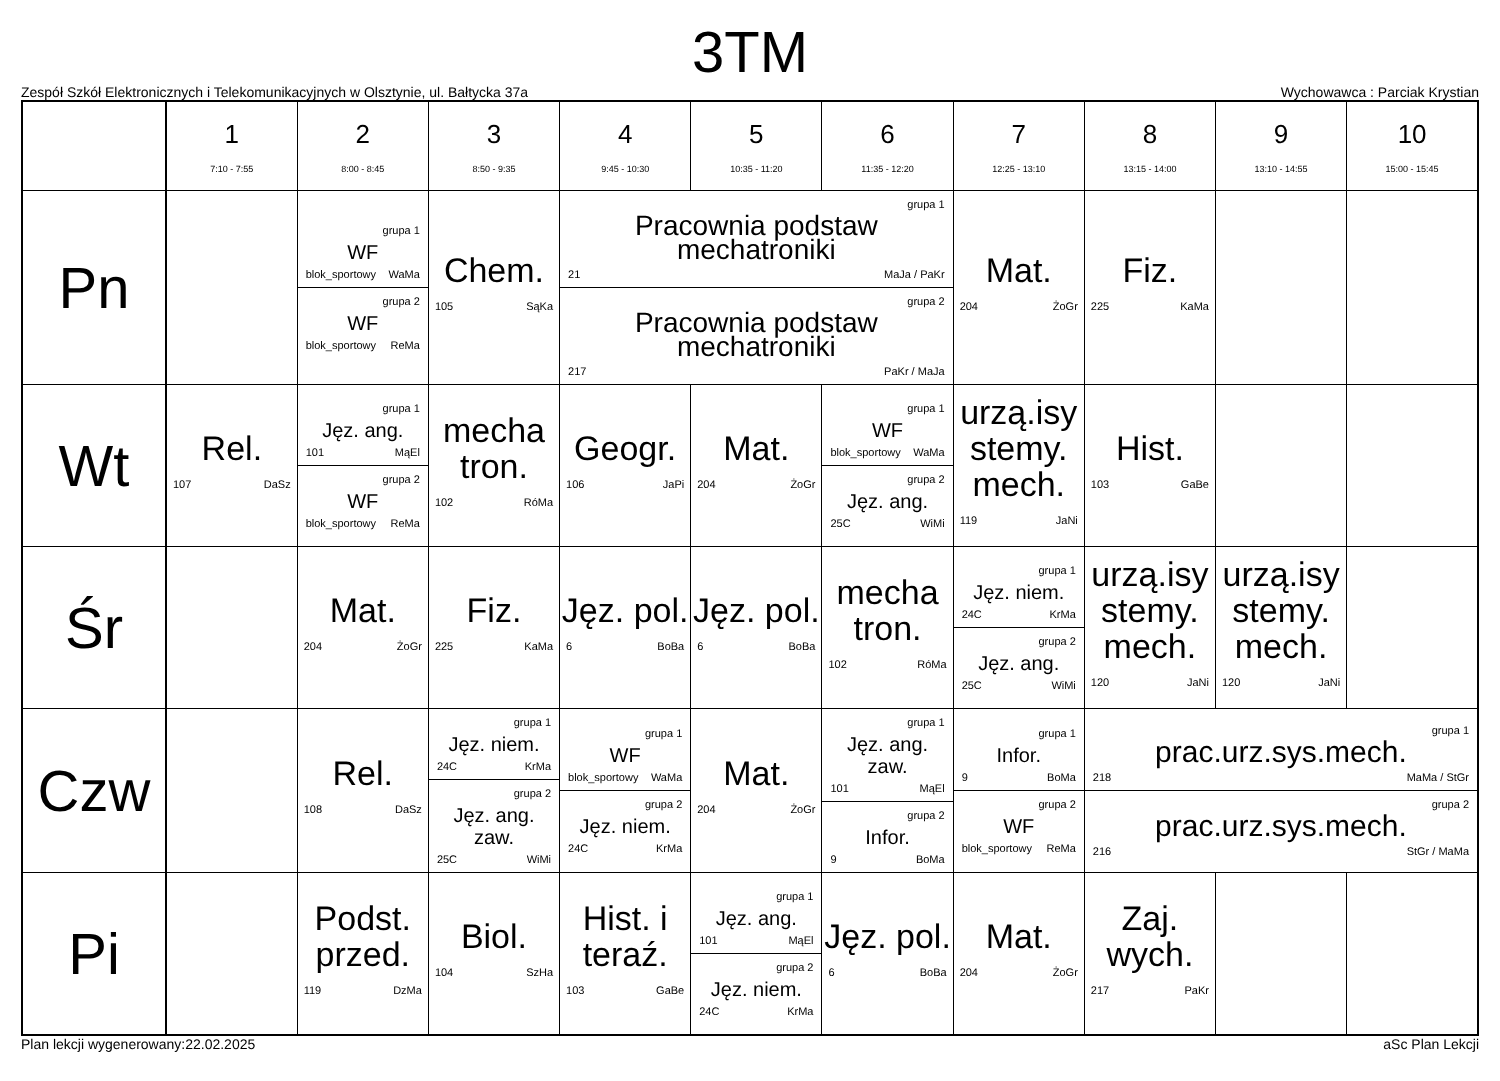3TM
Zespół Szkół Elektronicznych i Telekomunikacyjnych w Olsztynie, ul. Bałtycka 37a Wychowawca : Parciak Krystian
| | 1 7:10 - 7:55 | 2 8:00 - 8:45 | 3 8:50 - 9:35 | 4 9:45 - 10:30 | 5 10:35 - 11:20 | 6 11:35 - 12:20 | 7 12:25 - 13:10 | 8 13:15 - 14:00 | 9 13:10 - 14:55 | 10 15:00 - 15:45 |
| --- | --- | --- | --- | --- | --- | --- | --- | --- | --- | --- |
| Pn | | grupa 1 WF blok_sportowy WaMa grupa 2 WF blok_sportowy ReMa | Chem. 105 SąKa | grupa 1 Pracownia podstaw mechatroniki 21 MaJa / PaKr grupa 2 Pracownia podstaw mechatroniki 217 PaKr / MaJa | | | Mat. 204 ŻoGr | Fiz. 225 KaMa | | |
| Wt | Rel. 107 DaSz | grupa 1 Jęz. ang. 101 MąEl grupa 2 WF blok_sportowy ReMa | mecha tron. 102 RóMa | Geogr. 106 JaPi | Mat. 204 ŻoGr | grupa 1 WF blok_sportowy WaMa grupa 2 Jęz. ang. 25C WiMi | urzą.isy stemy. mech. 119 JaNi | Hist. 103 GaBe | | |
| Śr | | Mat. 204 ŻoGr | Fiz. 225 KaMa | Jęz. pol. 6 BoBa | Jęz. pol. 6 BoBa | mecha tron. 102 RóMa | grupa 1 Jęz. niem. 24C KrMa grupa 2 Jęz. ang. 25C WiMi | urzą.isy stemy. mech. 120 JaNi | urzą.isy stemy. mech. 120 JaNi | |
| Czw | | Rel. 108 DaSz | grupa 1 Jęz. niem. 24C KrMa grupa 2 Jęz. ang. zaw. 25C WiMi | grupa 1 WF blok_sportowy WaMa grupa 2 Jęz. niem. 24C KrMa | Mat. 204 ŻoGr | grupa 1 Jęz. ang. zaw. 101 MąEl grupa 2 Infor. 9 BoMa | grupa 1 Infor. 9 BoMa grupa 2 WF blok_sportowy ReMa | grupa 1 prac.urz.sys.mech. 218 MaMa / StGr grupa 2 prac.urz.sys.mech. 216 StGr / MaMa | | |
| Pi | | Podst. przed. 119 DzMa | Biol. 104 SzHa | Hist. i teraź. 103 GaBe | grupa 1 Jęz. ang. 101 MąEl grupa 2 Jęz. niem. 24C KrMa | Jęz. pol. 6 BoBa | Mat. 204 ŻoGr | Zaj. wych. 217 PaKr | | |
Plan lekcji wygenerowany:22.02.2025 aSc Plan Lekcji